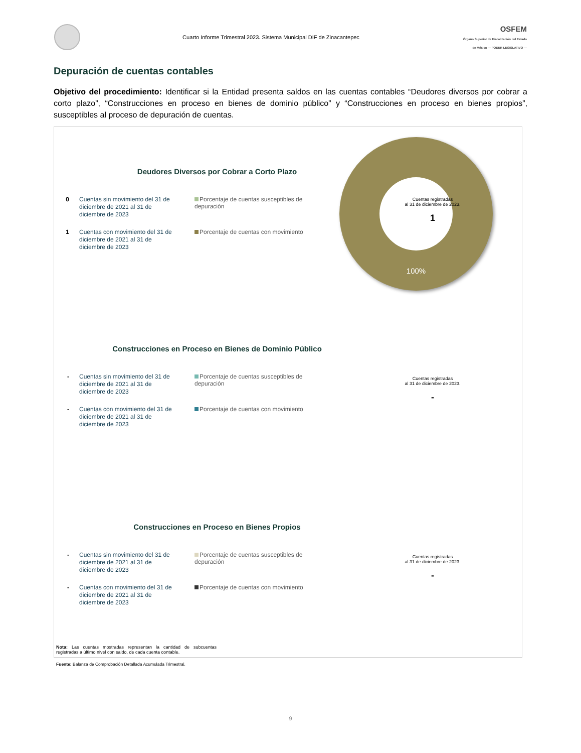Cuarto Informe Trimestral 2023. Sistema Municipal DIF de Zinacantepec
OSFEM
Órgano Superior de Fiscalización del Estado de México — PODER LEGISLATIVO —
Depuración de cuentas contables
Objetivo del procedimiento: Identificar si la Entidad presenta saldos en las cuentas contables “Deudores diversos por cobrar a corto plazo”, “Construcciones en proceso en bienes de dominio público” y “Construcciones en proceso en bienes propios”, susceptibles al proceso de depuración de cuentas.
100%
Deudores Diversos por Cobrar a Corto Plazo
0
Cuentas sin movimiento del 31 de diciembre de 2021 al 31 de diciembre de 2023
Porcentaje de cuentas susceptibles de depuración
1
Cuentas con movimiento del 31 de diciembre de 2021 al 31 de diciembre de 2023
Porcentaje de cuentas con movimiento
Cuentas registradas
al 31 de diciembre de 2023.
1
Construcciones en Proceso en Bienes de Dominio Público
-
Cuentas sin movimiento del 31 de diciembre de 2021 al 31 de diciembre de 2023
Porcentaje de cuentas susceptibles de depuración
-
Cuentas con movimiento del 31 de diciembre de 2021 al 31 de diciembre de 2023
Porcentaje de cuentas con movimiento
Cuentas registradas
al 31 de diciembre de 2023.
-
Construcciones en Proceso en Bienes Propios
-
Cuentas sin movimiento del 31 de diciembre de 2021 al 31 de diciembre de 2023
Porcentaje de cuentas susceptibles de depuración
-
Cuentas con movimiento del 31 de diciembre de 2021 al 31 de diciembre de 2023
Porcentaje de cuentas con movimiento
Cuentas registradas
al 31 de diciembre de 2023.
-
Nota: Las cuentas mostradas representan la cantidad de subcuentas registradas a último nivel con saldo, de cada cuenta contable.
Fuente: Balanza de Comprobación Detallada Acumulada Trimestral.
9